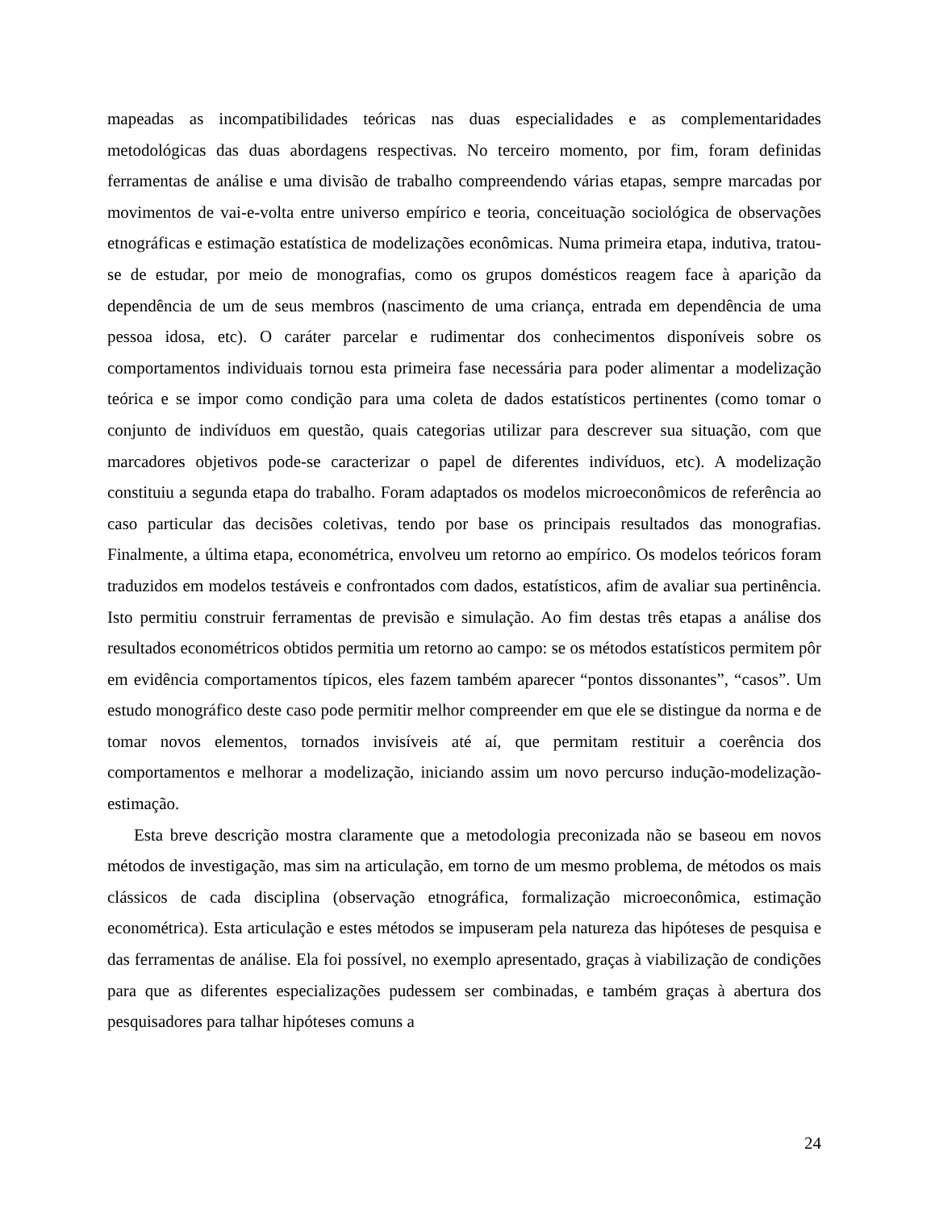mapeadas as incompatibilidades teóricas nas duas especialidades e as complementaridades metodológicas das duas abordagens respectivas. No terceiro momento, por fim, foram definidas ferramentas de análise e uma divisão de trabalho compreendendo várias etapas, sempre marcadas por movimentos de vai-e-volta entre universo empírico e teoria, conceituação sociológica de observações etnográficas e estimação estatística de modelizações econômicas. Numa primeira etapa, indutiva, tratou-se de estudar, por meio de monografias, como os grupos domésticos reagem face à aparição da dependência de um de seus membros (nascimento de uma criança, entrada em dependência de uma pessoa idosa, etc). O caráter parcelar e rudimentar dos conhecimentos disponíveis sobre os comportamentos individuais tornou esta primeira fase necessária para poder alimentar a modelização teórica e se impor como condição para uma coleta de dados estatísticos pertinentes (como tomar o conjunto de indivíduos em questão, quais categorias utilizar para descrever sua situação, com que marcadores objetivos pode-se caracterizar o papel de diferentes indivíduos, etc). A modelização constituiu a segunda etapa do trabalho. Foram adaptados os modelos microeconômicos de referência ao caso particular das decisões coletivas, tendo por base os principais resultados das monografias. Finalmente, a última etapa, econométrica, envolveu um retorno ao empírico. Os modelos teóricos foram traduzidos em modelos testáveis e confrontados com dados, estatísticos, afim de avaliar sua pertinência. Isto permitiu construir ferramentas de previsão e simulação. Ao fim destas três etapas a análise dos resultados econométricos obtidos permitia um retorno ao campo: se os métodos estatísticos permitem pôr em evidência comportamentos típicos, eles fazem também aparecer “pontos dissonantes”, “casos”. Um estudo monográfico deste caso pode permitir melhor compreender em que ele se distingue da norma e de tomar novos elementos, tornados invisíveis até aí, que permitam restituir a coerência dos comportamentos e melhorar a modelização, iniciando assim um novo percurso indução-modelização-estimação.
Esta breve descrição mostra claramente que a metodologia preconizada não se baseou em novos métodos de investigação, mas sim na articulação, em torno de um mesmo problema, de métodos os mais clássicos de cada disciplina (observação etnográfica, formalização microeconômica, estimação econométrica). Esta articulação e estes métodos se impuseram pela natureza das hipóteses de pesquisa e das ferramentas de análise. Ela foi possível, no exemplo apresentado, graças à viabilização de condições para que as diferentes especializações pudessem ser combinadas, e também graças à abertura dos pesquisadores para talhar hipóteses comuns a
24